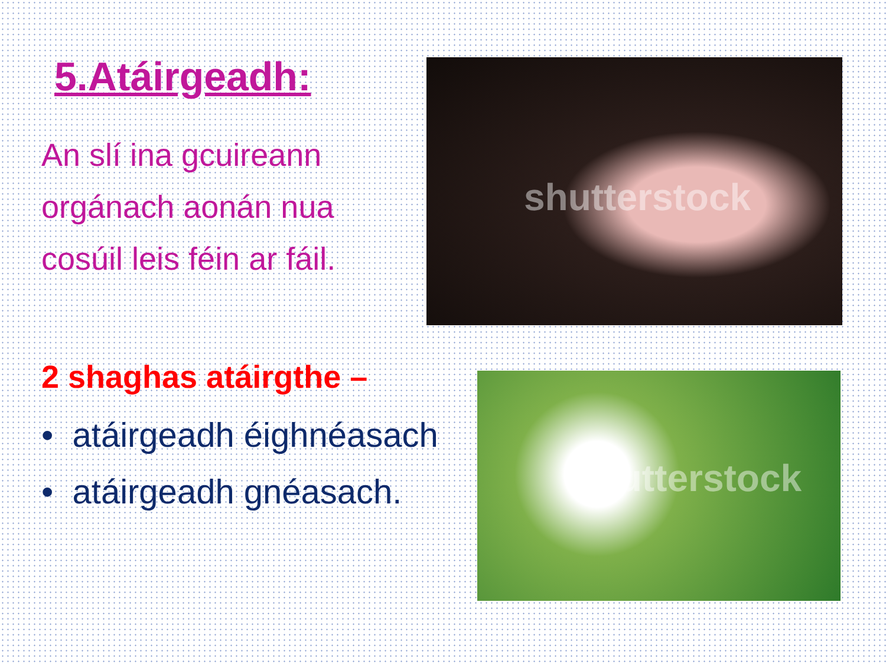5.Atáirgeadh:
An slí ina gcuireann orgánach aonán nua cosúil leis féin ar fáil.
2 shaghas atáirgthe –
• atáirgeadh éighnéasach
• atáirgeadh gnéasach.
shutterstock
shutterstock